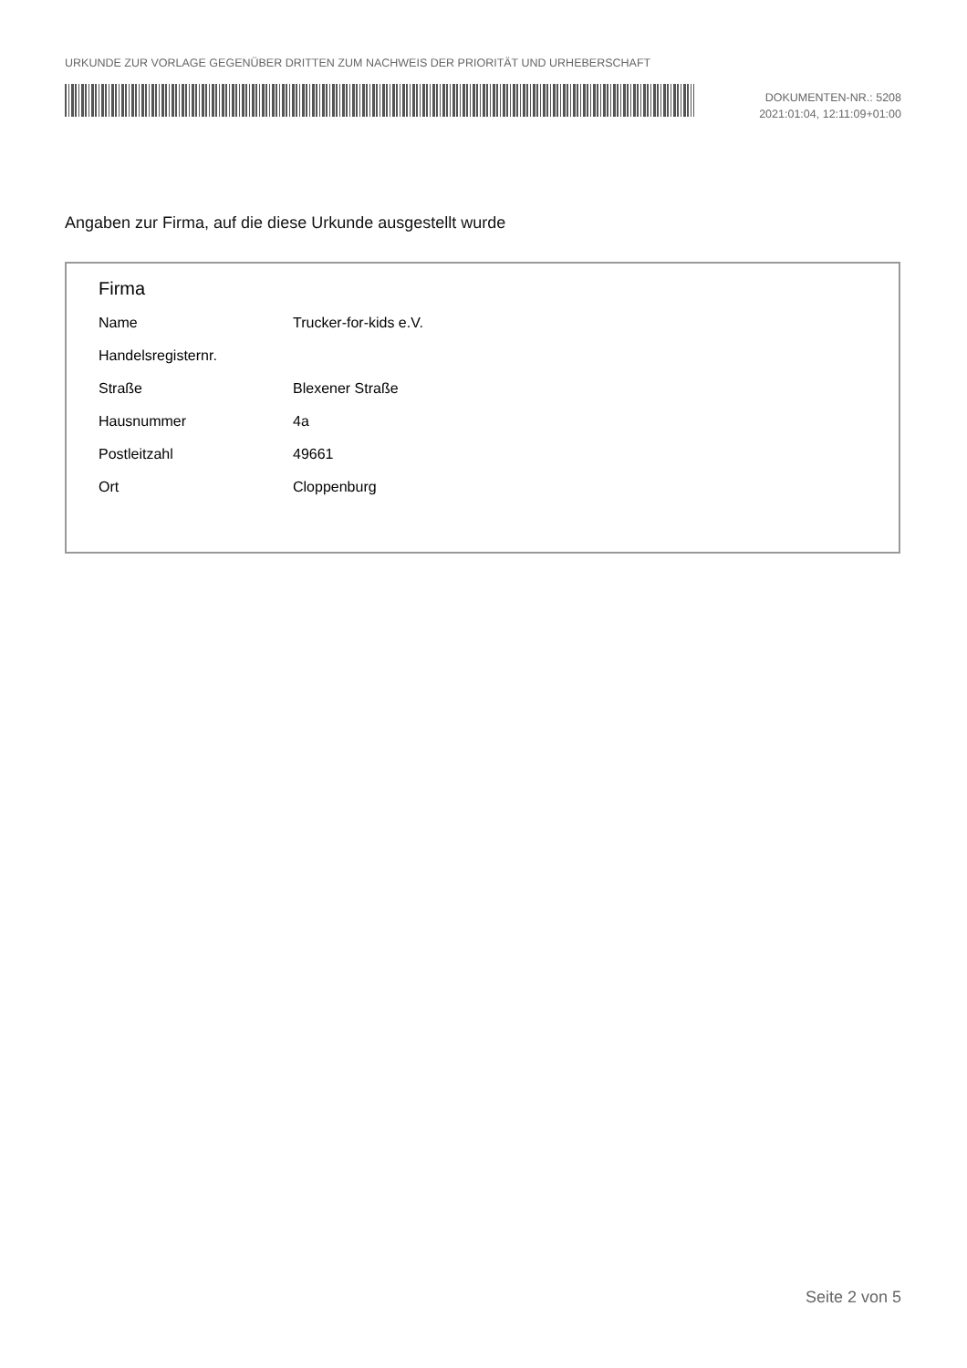URKUNDE ZUR VORLAGE GEGENÜBER DRITTEN ZUM NACHWEIS DER PRIORITÄT UND URHEBERSCHAFT
DOKUMENTEN-NR.: 5208
2021:01:04, 12:11:09+01:00
Angaben zur Firma, auf die diese Urkunde ausgestellt wurde
Firma
| Name | Trucker-for-kids e.V. |
| Handelsregisternr. | |
| Straße | Blexener Straße |
| Hausnummer | 4a |
| Postleitzahl | 49661 |
| Ort | Cloppenburg |
Seite 2 von 5